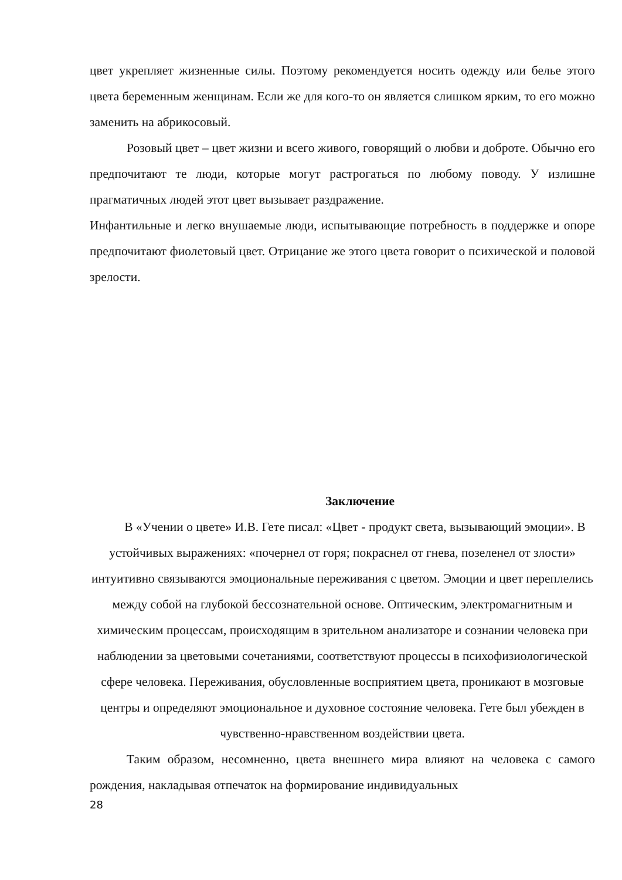цвет укрепляет жизненные силы. Поэтому рекомендуется носить одежду или белье этого цвета беременным женщинам. Если же для кого-то он является слишком ярким, то его можно заменить на абрикосовый.
Розовый цвет – цвет жизни и всего живого, говорящий о любви и доброте. Обычно его предпочитают те люди, которые могут растрогаться по любому поводу. У излишне прагматичных людей этот цвет вызывает раздражение.
Инфантильные и легко внушаемые люди, испытывающие потребность в поддержке и опоре предпочитают фиолетовый цвет. Отрицание же этого цвета говорит о психической и половой зрелости.
Заключение
В «Учении о цвете» И.В. Гете писал: «Цвет - продукт света, вызывающий эмоции». В устойчивых выражениях: «почернел от горя; покраснел от гнева, позеленел от злости» интуитивно связываются эмоциональные переживания с цветом. Эмоции и цвет переплелись между собой на глубокой бессознательной основе. Оптическим, электромагнитным и химическим процессам, происходящим в зрительном анализаторе и сознании человека при наблюдении за цветовыми сочетаниями, соответствуют процессы в психофизиологической сфере человека. Переживания, обусловленные восприятием цвета, проникают в мозговые центры и определяют эмоциональное и духовное состояние человека. Гете был убежден в чувственно-нравственном воздействии цвета.
Таким образом, несомненно, цвета внешнего мира влияют на человека с самого рождения, накладывая отпечаток на формирование индивидуальных
28